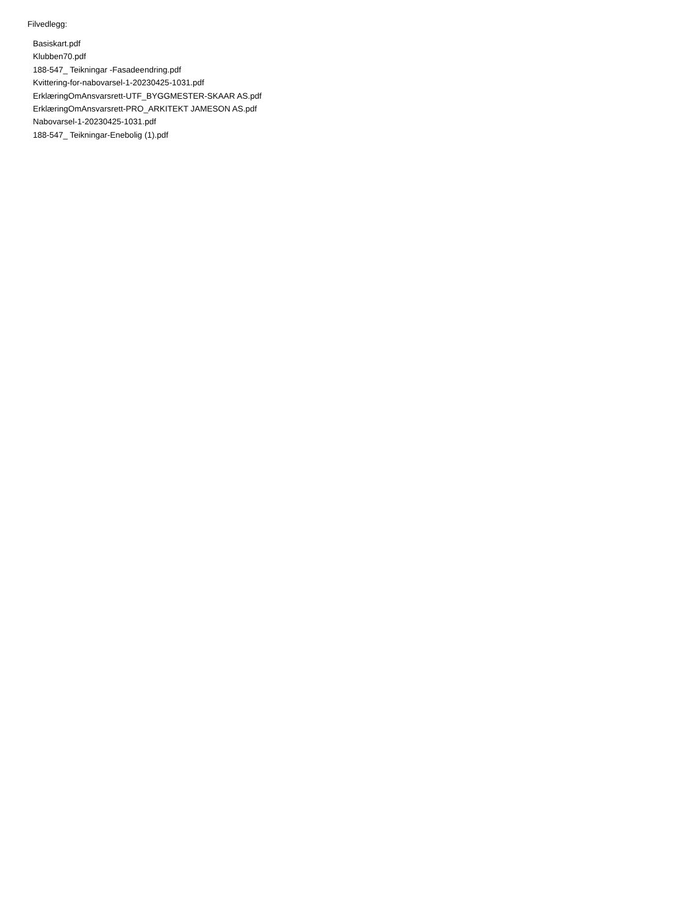Filvedlegg:
Basiskart.pdf
Klubben70.pdf
188-547_ Teikningar -Fasadeendring.pdf
Kvittering-for-nabovarsel-1-20230425-1031.pdf
ErklæringOmAnsvarsrett-UTF_BYGGMESTER-SKAAR AS.pdf
ErklæringOmAnsvarsrett-PRO_ARKITEKT JAMESON AS.pdf
Nabovarsel-1-20230425-1031.pdf
188-547_ Teikningar-Enebolig (1).pdf